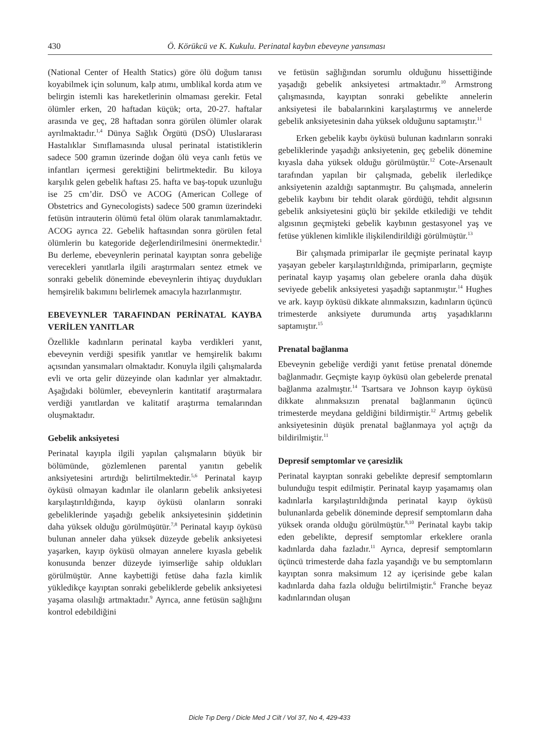430 Ö. Körükcü ve K. Kukulu. Perinatal kaybın ebeveyne yansıması
(National Center of Health Statics) göre ölü doğum tanısı koyabilmek için solunum, kalp atımı, umblikal korda atım ve belirgin istemli kas hareketlerinin olmaması gerekir. Fetal ölümler erken, 20 haftadan küçük; orta, 20-27. haftalar arasında ve geç, 28 haftadan sonra görülen ölümler olarak ayrılmaktadır.<sup>1,4</sup> Dünya Sağlık Örgütü (DSÖ) Uluslararası Hastalıklar Sınıflamasında ulusal perinatal istatistiklerin sadece 500 gramın üzerinde doğan ölü veya canlı fetüs ve infantları içermesi gerektiğini belirtmektedir. Bu kiloya karşılık gelen gebelik haftası 25. hafta ve baş-topuk uzunluğu ise 25 cm’dir. DSÖ ve ACOG (American College of Obstetrics and Gynecologists) sadece 500 gramın üzerindeki fetüsün intrauterin ölümü fetal ölüm olarak tanımlamaktadır. ACOG ayrıca 22. Gebelik haftasından sonra görülen fetal ölümlerin bu kategoride değerlendirilmesini önermektedir.<sup>1</sup> Bu derleme, ebeveynlerin perinatal kayıptan sonra gebeliğe verecekleri yanıtlarla ilgili araştırmaları sentez etmek ve sonraki gebelik döneminde ebeveynlerin ihtiyaç duydukları hemşirelik bakımını belirlemek amacıyla hazırlanmıştır.
EBEVEYNLER TARAFINDAN PERİNATAL KAYBA VERİLEN YANITLAR
Özellikle kadınların perinatal kayba verdikleri yanıt, ebeveynin verdiği spesifik yanıtlar ve hemşirelik bakımı açısından yansımaları olmaktadır. Konuyla ilgili çalışmalarda evli ve orta gelir düzeyinde olan kadınlar yer almaktadır. Aşağıdaki bölümler, ebeveynlerin kantitatif araştırmalara verdiği yanıtlardan ve kalitatif araştırma temalarından oluşmaktadır.
Gebelik anksiyetesi
Perinatal kayıpla ilgili yapılan çalışmaların büyük bir bölümünde, gözlemlenen parental yanıtın gebelik anksiyetesini artırdığı belirtilmektedir.<sup>5,6</sup> Perinatal kayıp öyküsü olmayan kadınlar ile olanların gebelik anksiyetesi karşılaştırıldığında, kayıp öyküsü olanların sonraki gebeliklerinde yaşadığı gebelik anksiyetesinin şiddetinin daha yüksek olduğu görülmüşütür.<sup>7,8</sup> Perinatal kayıp öyküsü bulunan anneler daha yüksek düzeyde gebelik anksiyetesi yaşarken, kayıp öyküsü olmayan annelere kıyasla gebelik konusunda benzer düzeyde iyimserliğe sahip oldukları görülmüştür. Anne kaybettiği fetüse daha fazla kimlik yükledikçe kayıptan sonraki gebeliklerde gebelik anksiyetesi yaşama olasılığı artmaktadır.<sup>9</sup> Ayrıca, anne fetüsün sağlığını kontrol edebildiğini
ve fetüsün sağlığından sorumlu olduğunu hissettiğinde yaşadığı gebelik anksiyetesi artmaktadır.<sup>10</sup> Armstrong çalışmasında, kayıptan sonraki gebelikte annelerin anksiyetesi ile babalarınkini karşılaştırmış ve annelerde gebelik anksiyetesinin daha yüksek olduğunu saptamıştır.<sup>11</sup>
Erken gebelik kaybı öyküsü bulunan kadınların sonraki gebeliklerinde yaşadığı anksiyetenin, geç gebelik dönemine kıyasla daha yüksek olduğu görülmüştür.<sup>12</sup> Cote-Arsenault tarafından yapılan bir çalışmada, gebelik ilerledikçe anksiyetenin azaldığı saptanmıştır. Bu çalışmada, annelerin gebelik kaybını bir tehdit olarak gördüğü, tehdit algısının gebelik anksiyetesini güçlü bir şekilde etkilediği ve tehdit algısının geçmişteki gebelik kaybının gestasyonel yaş ve fetüse yüklenen kimlikle ilişkilendirildiği görülmüştür.<sup>13</sup>
Bir çalışmada primiparlar ile geçmişte perinatal kayıp yaşayan gebeler karşılaştırıldığında, primiparların, geçmişte perinatal kayıp yaşamış olan gebelere oranla daha düşük seviyede gebelik anksiyetesi yaşadığı saptanmıştır.<sup>14</sup> Hughes ve ark. kayıp öyküsü dikkate alınmaksızın, kadınların üçüncü trimesterde anksiyete durumunda artış yaşadıklarını saptamıştır.<sup>15</sup>
Prenatal bağlanma
Ebeveynin gebeliğe verdiği yanıt fetüse prenatal dönemde bağlanmadır. Geçmişte kayıp öyküsü olan gebelerde prenatal bağlanma azalmıştır.<sup>14</sup> Tsartsara ve Johnson kayıp öyküsü dikkate alınmaksızın prenatal bağlanmanın üçüncü trimesterde meydana geldiğini bildirmiştir.<sup>12</sup> Artmış gebelik anksiyetesinin düşük prenatal bağlanmaya yol açtığı da bildirilmiştir.<sup>11</sup>
Depresif semptomlar ve çaresizlik
Perinatal kayıptan sonraki gebelikte depresif semptomların bulunduğu tespit edilmiştir. Perinatal kayıp yaşamamış olan kadınlarla karşılaştırıldığında perinatal kayıp öyküsü bulunanlarda gebelik döneminde depresif semptomların daha yüksek oranda olduğu görülmüştür.<sup>8,10</sup> Perinatal kaybı takip eden gebelikte, depresif semptomlar erkeklere oranla kadınlarda daha fazladır.<sup>11</sup> Ayrıca, depresif semptomların üçüncü trimesterde daha fazla yaşandığı ve bu semptomların kayıptan sonra maksimum 12 ay içerisinde gebe kalan kadınlarda daha fazla olduğu belirtilmiştir.<sup>6</sup> Franche beyaz kadınlarından oluşan
Dicle Tıp Derg / Dicle Med J Cilt / Vol 37, No 4, 429-433